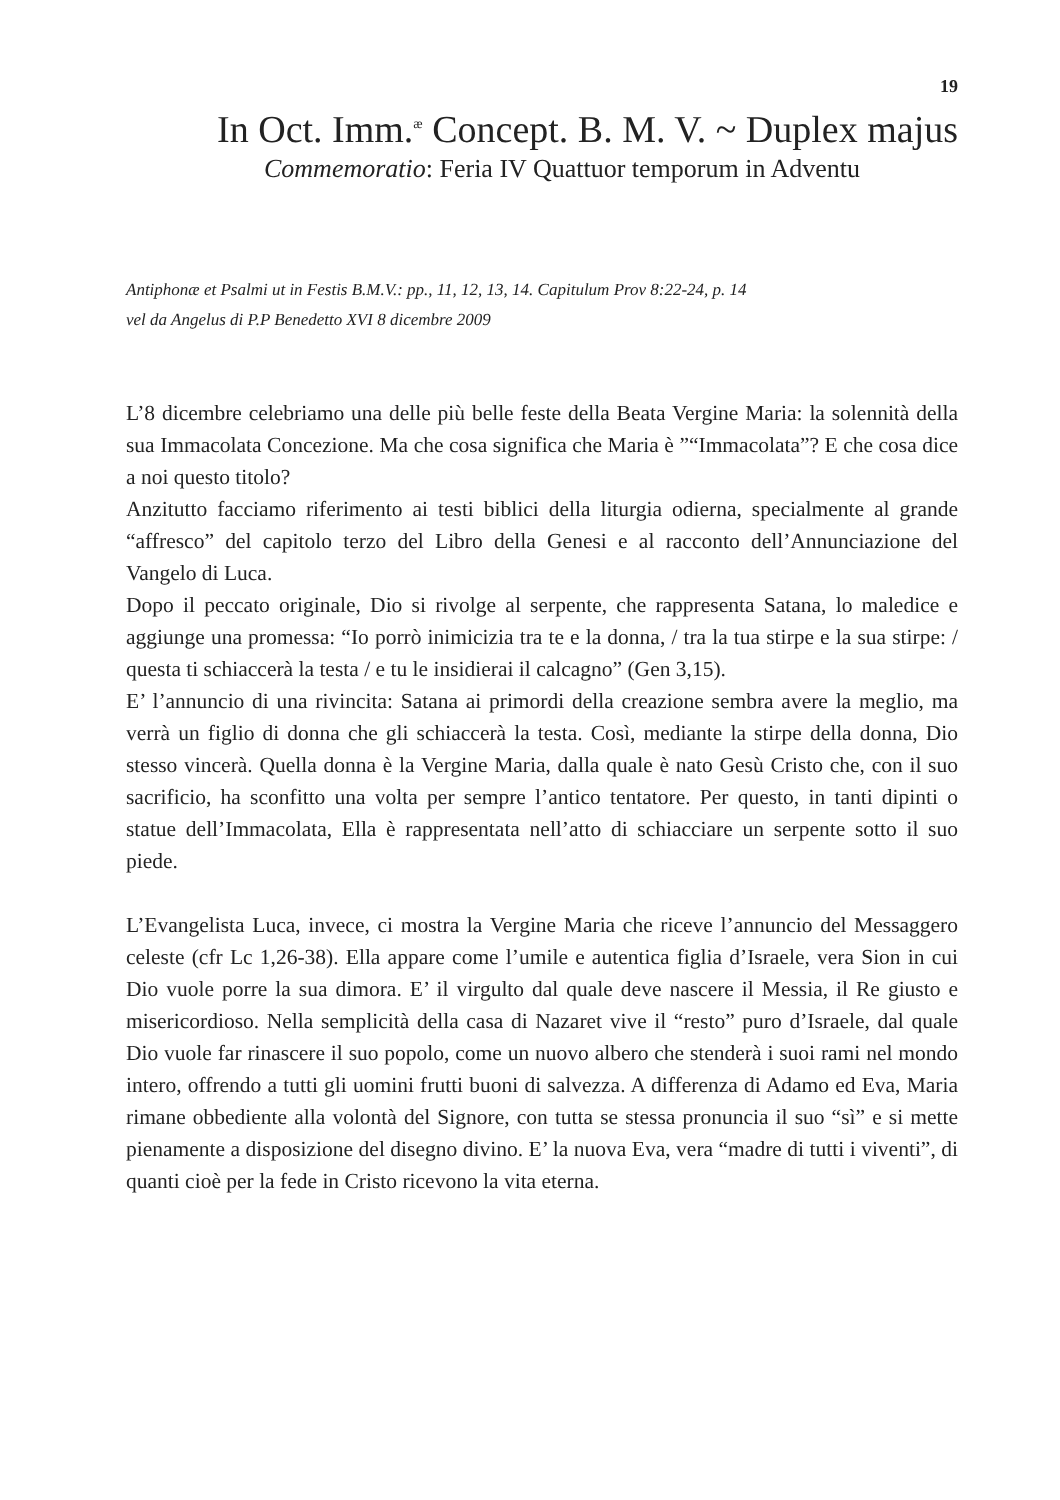19
In Oct. Imm.<sup>æ</sup> Concept. B. M. V. ~ Duplex majus
Commemoratio: Feria IV Quattuor temporum in Adventu
Antiphonæ et Psalmi ut in Festis B.M.V.: pp., 11, 12, 13, 14. Capitulum Prov 8:22-24, p. 14
vel da Angelus di P.P Benedetto XVI 8 dicembre 2009
L’8 dicembre celebriamo una delle più belle feste della Beata Vergine Maria: la solennità della sua Immacolata Concezione. Ma che cosa significa che Maria è ”“Immacolata”? E che cosa dice a noi questo titolo?
Anzitutto facciamo riferimento ai testi biblici della liturgia odierna, specialmente al grande “affresco” del capitolo terzo del Libro della Genesi e al racconto dell’Annunciazione del Vangelo di Luca.
Dopo il peccato originale, Dio si rivolge al serpente, che rappresenta Satana, lo maledice e aggiunge una promessa: “Io porrò inimicizia tra te e la donna, / tra la tua stirpe e la sua stirpe: / questa ti schiaccerà la testa / e tu le insidierai il calcagno” (Gen 3,15).
E’ l’annuncio di una rivincita: Satana ai primordi della creazione sembra avere la meglio, ma verrà un figlio di donna che gli schiaccerà la testa. Così, mediante la stirpe della donna, Dio stesso vincerà. Quella donna è la Vergine Maria, dalla quale è nato Gesù Cristo che, con il suo sacrificio, ha sconfitto una volta per sempre l’antico tentatore. Per questo, in tanti dipinti o statue dell’Immacolata, Ella è rappresentata nell’atto di schiacciare un serpente sotto il suo piede.
L’Evangelista Luca, invece, ci mostra la Vergine Maria che riceve l’annuncio del Messaggero celeste (cfr Lc 1,26-38). Ella appare come l’umile e autentica figlia d’Israele, vera Sion in cui Dio vuole porre la sua dimora. E’ il virgulto dal quale deve nascere il Messia, il Re giusto e misericordioso. Nella semplicità della casa di Nazaret vive il “resto” puro d’Israele, dal quale Dio vuole far rinascere il suo popolo, come un nuovo albero che stenderà i suoi rami nel mondo intero, offrendo a tutti gli uomini frutti buoni di salvezza. A differenza di Adamo ed Eva, Maria rimane obbediente alla volontà del Signore, con tutta se stessa pronuncia il suo “sì” e si mette pienamente a disposizione del disegno divino. E’ la nuova Eva, vera “madre di tutti i viventi”, di quanti cioè per la fede in Cristo ricevono la vita eterna.